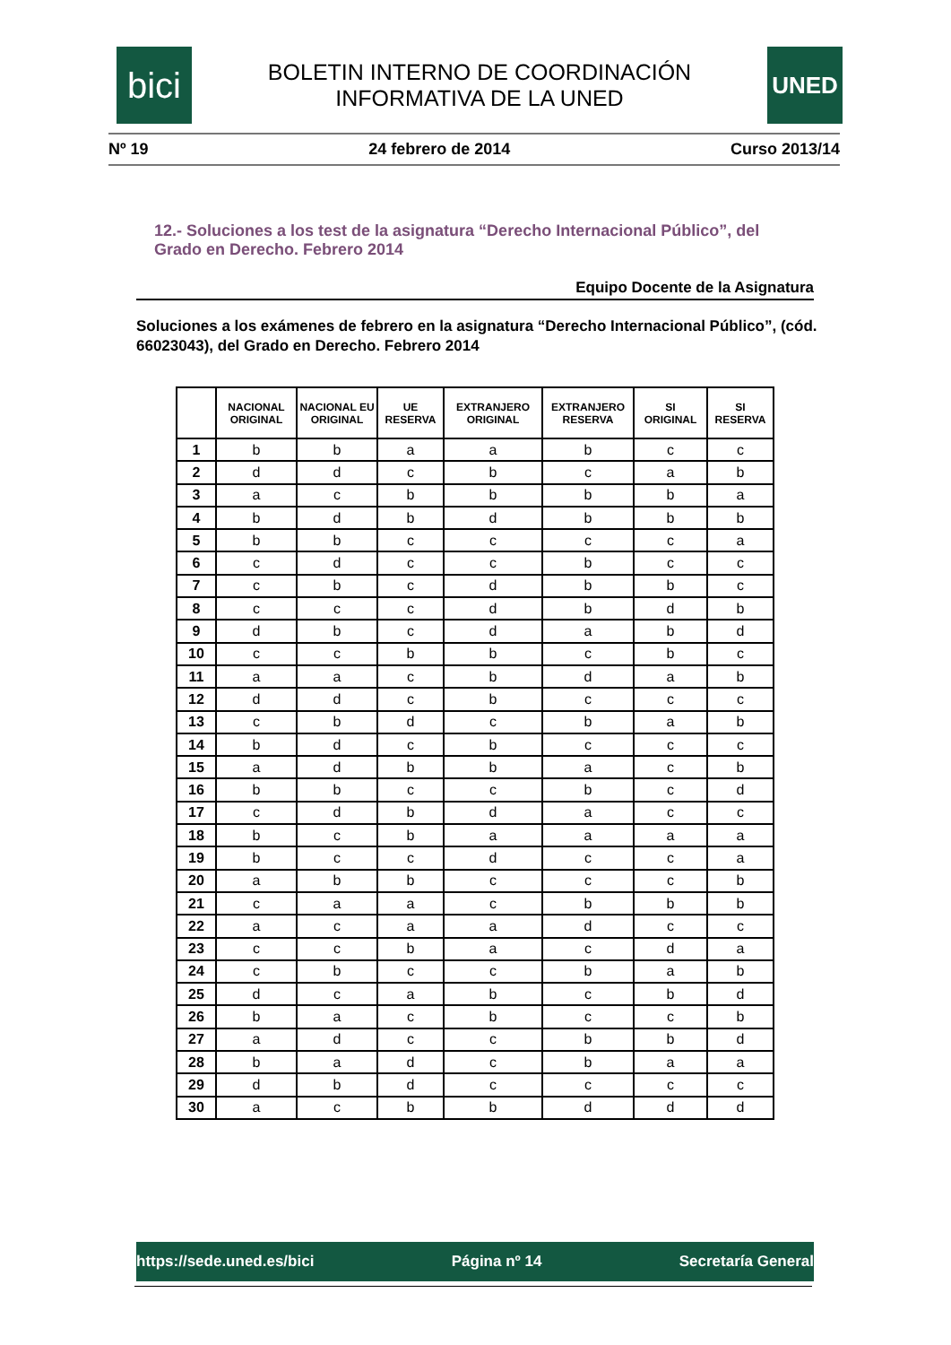bici
BOLETIN INTERNO DE COORDINACIÓN
INFORMATIVA DE LA UNED
UNED
Nº 19 24 febrero de 2014 Curso 2013/14
12.- Soluciones a los test de la asignatura “Derecho Internacional Público”, del Grado en Derecho. Febrero 2014
Equipo Docente de la Asignatura
Soluciones a los exámenes de febrero en la asignatura “Derecho Internacional Público”, (cód. 66023043), del Grado en Derecho. Febrero 2014
| | NACIONAL ORIGINAL | NACIONAL EU ORIGINAL | UE RESERVA | EXTRANJERO ORIGINAL | EXTRANJERO RESERVA | SI ORIGINAL | SI RESERVA |
| --- | --- | --- | --- | --- | --- | --- | --- |
| 1 | b | b | a | a | b | c | c |
| 2 | d | d | c | b | c | a | b |
| 3 | a | c | b | b | b | b | a |
| 4 | b | d | b | d | b | b | b |
| 5 | b | b | c | c | c | c | a |
| 6 | c | d | c | c | b | c | c |
| 7 | c | b | c | d | b | b | c |
| 8 | c | c | c | d | b | d | b |
| 9 | d | b | c | d | a | b | d |
| 10 | c | c | b | b | c | b | c |
| 11 | a | a | c | b | d | a | b |
| 12 | d | d | c | b | c | c | c |
| 13 | c | b | d | c | b | a | b |
| 14 | b | d | c | b | c | c | c |
| 15 | a | d | b | b | a | c | b |
| 16 | b | b | c | c | b | c | d |
| 17 | c | d | b | d | a | c | c |
| 18 | b | c | b | a | a | a | a |
| 19 | b | c | c | d | c | c | a |
| 20 | a | b | b | c | c | c | b |
| 21 | c | a | a | c | b | b | b |
| 22 | a | c | a | a | d | c | c |
| 23 | c | c | b | a | c | d | a |
| 24 | c | b | c | c | b | a | b |
| 25 | d | c | a | b | c | b | d |
| 26 | b | a | c | b | c | c | b |
| 27 | a | d | c | c | b | b | d |
| 28 | b | a | d | c | b | a | a |
| 29 | d | b | d | c | c | c | c |
| 30 | a | c | b | b | d | d | d |
https://sede.uned.es/bici Página nº 14 Secretaría General